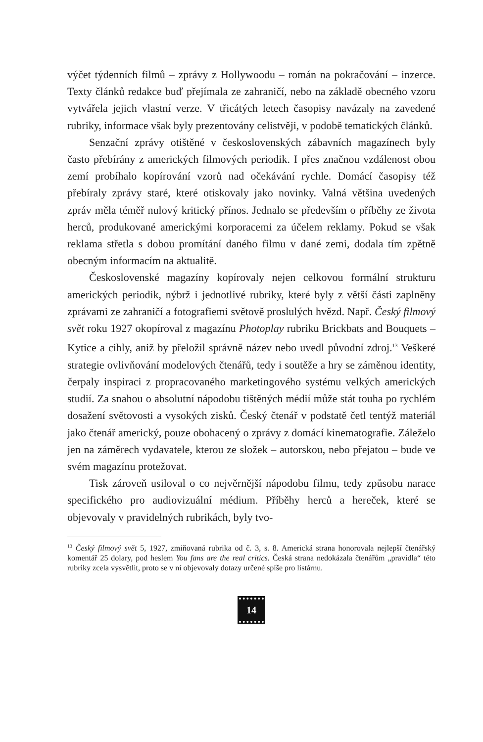výčet týdenních filmů – zprávy z Hollywoodu – román na pokračování – inzerce. Texty článků redakce buď přejímala ze zahraničí, nebo na základě obecného vzoru vytvářela jejich vlastní verze. V třicátých letech časopisy navázaly na zavedené rubriky, informace však byly prezentovány celistvěji, v podobě tematických článků.
Senzační zprávy otištěné v československých zábavních magazínech byly často přebírány z amerických filmových periodik. I přes značnou vzdálenost obou zemí probíhalo kopírování vzorů nad očekávání rychle. Domácí časopisy též přebíraly zprávy staré, které otiskovaly jako novinky. Valná většina uvedených zpráv měla téměř nulový kritický přínos. Jednalo se především o příběhy ze života herců, produkované americkými korporacemi za účelem reklamy. Pokud se však reklama střetla s dobou promítání daného filmu v dané zemi, dodala tím zpětně obecným informacím na aktualitě.
Československé magazíny kopírovaly nejen celkovou formální strukturu amerických periodik, nýbrž i jednotlivé rubriky, které byly z větší části zaplněny zprávami ze zahraničí a fotografiemi světově proslulých hvězd. Např. Český filmový svět roku 1927 okopíroval z magazínu Photoplay rubriku Brickbats and Bouquets – Kytice a cihly, aniž by přeložil správně název nebo uvedl původní zdroj.<sup>13</sup> Veškeré strategie ovlivňování modelových čtenářů, tedy i soutěže a hry se záměnou identity, čerpaly inspiraci z propracovaného marketingového systému velkých amerických studií. Za snahou o absolutní nápodobu tištěných médií může stát touha po rychlém dosažení světovosti a vysokých zisků. Český čtenář v podstatě četl tentýž materiál jako čtenář americký, pouze obohacený o zprávy z domácí kinematografie. Záleželo jen na záměrech vydavatele, kterou ze složek – autorskou, nebo přejatou – bude ve svém magazínu protežovat.
Tisk zároveň usiloval o co nejvěrnější nápodobu filmu, tedy způsobu narace specifického pro audiovizuální médium. Příběhy herců a hereček, které se objevovaly v pravidelných rubrikách, byly tvo-
<sup>13</sup> Český filmový svět 5, 1927, zmiňovaná rubrika od č. 3, s. 8. Americká strana honorovala nejlepší čtenářský komentář 25 dolary, pod heslem You fans are the real critics. Česká strana nedokázala čtenářům „pravidla“ této rubriky zcela vysvětlit, proto se v ní objevovaly dotazy určené spíše pro listárnu.
14